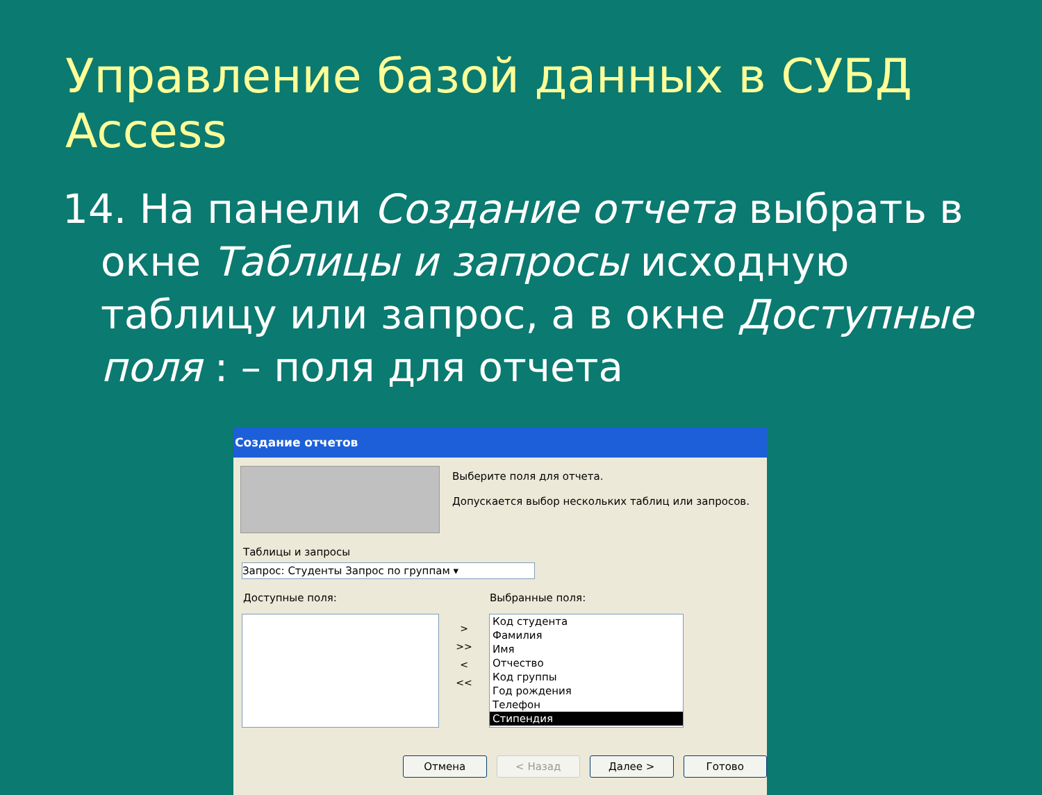Управление базой данных в СУБД Access
14. На панели Создание отчета выбрать в окне Таблицы и запросы исходную таблицу или запрос, а в окне Доступные поля : – поля для отчета
Создание отчетов
Выберите поля для отчета.
Допускается выбор нескольких таблиц или запросов.
Таблицы и запросы
Запрос: Студенты Запрос по группам ▾
Доступные поля: Выбранные поля:
>
>>
<
<<
Код студента
Фамилия
Имя
Отчество
Код группы
Год рождения
Телефон
Стипендия
Отмена < Назад Далее > Готово